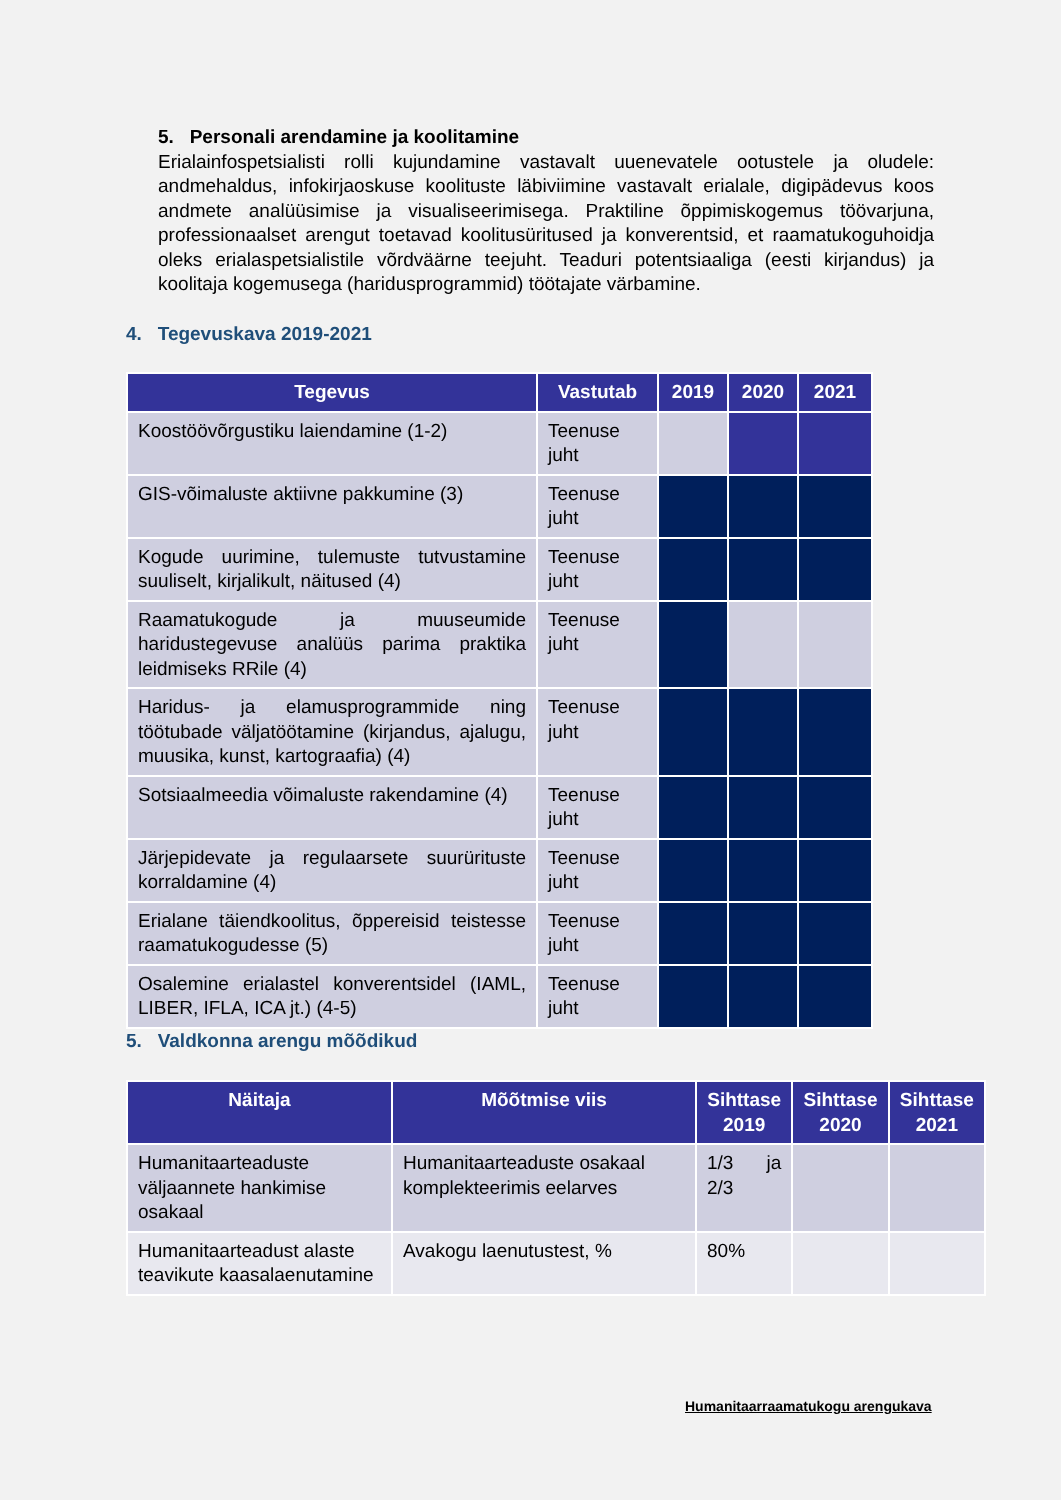5. Personali arendamine ja koolitamine
Erialainfospetsialisti rolli kujundamine vastavalt uuenevatele ootustele ja oludele: andmehaldus, infokirjaoskuse koolituste läbiviimine vastavalt erialale, digipädevus koos andmete analüüsimise ja visualiseerimisega. Praktiline õppimiskogemus töövarjuna, professionaalset arengut toetavad koolitusüritused ja konverentsid, et raamatukoguhoidja oleks erialaspetsialistile võrdväärne teejuht. Teaduri potentsiaaliga (eesti kirjandus) ja koolitaja kogemusega (haridusprogrammid) töötajate värbamine.
4. Tegevuskava 2019-2021
| Tegevus | Vastutab | 2019 | 2020 | 2021 |
| --- | --- | --- | --- | --- |
| Koostöövõrgustiku laiendamine (1-2) | Teenuse juht | | | |
| GIS-võimaluste aktiivne pakkumine (3) | Teenuse juht | | | |
| Kogude uurimine, tulemuste tutvustamine suuliselt, kirjalikult, näitused (4) | Teenuse juht | | | |
| Raamatukogude ja muuseumide haridustegevuse analüüs parima praktika leidmiseks RRile (4) | Teenuse juht | | | |
| Haridus- ja elamusprogrammide ning töötubade väljatöötamine (kirjandus, ajalugu, muusika, kunst, kartograafia) (4) | Teenuse juht | | | |
| Sotsiaalmeedia võimaluste rakendamine (4) | Teenuse juht | | | |
| Järjepidevate ja regulaarsete suurürituste korraldamine (4) | Teenuse juht | | | |
| Erialane täiendkoolitus, õppereisid teistesse raamatukogudesse (5) | Teenuse juht | | | |
| Osalemine erialastel konverentsidel (IAML, LIBER, IFLA, ICA jt.) (4-5) | Teenuse juht | | | |
5. Valdkonna arengu mõõdikud
| Näitaja | Mõõtmise viis | Sihttase 2019 | Sihttase 2020 | Sihttase 2021 |
| --- | --- | --- | --- | --- |
| Humanitaarteaduste väljaannete hankimise osakaal | Humanitaarteaduste osakaal komplekteerimis eelarves | 1/3 ja 2/3 | | |
| Humanitaarteadust alaste teavikute kaasalaenutamine | Avakogu laenutustest, % | 80% | | |
Humanitaarraamatukogu arengukava